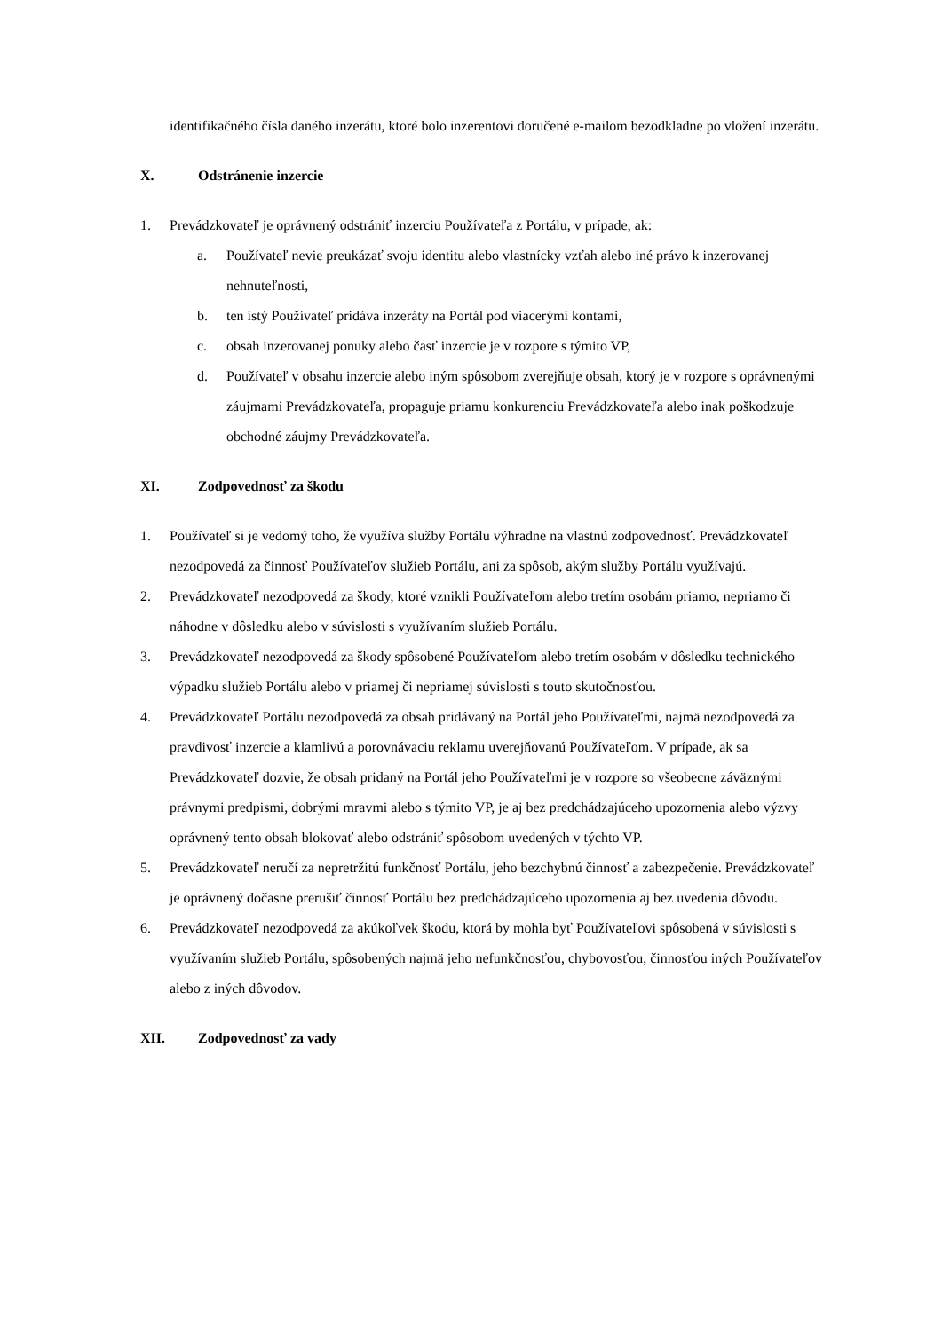identifikačného čísla daného inzerátu, ktoré bolo inzerentovi doručené e-mailom bezodkladne po vložení inzerátu.
X. Odstránenie inzercie
1. Prevádzkovateľ je oprávnený odstrániť inzerciu Používateľa z Portálu, v prípade, ak:
a. Používateľ nevie preukázať svoju identitu alebo vlastnícky vzťah alebo iné právo k inzerovanej nehnuteľnosti,
b. ten istý Používateľ pridáva inzeráty na Portál pod viacerými kontami,
c. obsah inzerovanej ponuky alebo časť inzercie je v rozpore s týmito VP,
d. Používateľ v obsahu inzercie alebo iným spôsobom zverejňuje obsah, ktorý je v rozpore s oprávnenými záujmami Prevádzkovateľa, propaguje priamu konkurenciu Prevádzkovateľa alebo inak poškodzuje obchodné záujmy Prevádzkovateľa.
XI. Zodpovednosť za škodu
1. Používateľ si je vedomý toho, že využíva služby Portálu výhradne na vlastnú zodpovednosť. Prevádzkovateľ nezodpovedá za činnosť Používateľov služieb Portálu, ani za spôsob, akým služby Portálu využívajú.
2. Prevádzkovateľ nezodpovedá za škody, ktoré vznikli Používateľom alebo tretím osobám priamo, nepriamo či náhodne v dôsledku alebo v súvislosti s využívaním služieb Portálu.
3. Prevádzkovateľ nezodpovedá za škody spôsobené Používateľom alebo tretím osobám v dôsledku technického výpadku služieb Portálu alebo v priamej či nepriamej súvislosti s touto skutočnosťou.
4. Prevádzkovateľ Portálu nezodpovedá za obsah pridávaný na Portál jeho Používateľmi, najmä nezodpovedá za pravdivosť inzercie a klamlivú a porovnávaciu reklamu uverejňovanú Používateľom. V prípade, ak sa Prevádzkovateľ dozvie, že obsah pridaný na Portál jeho Používateľmi je v rozpore so všeobecne záväznými právnymi predpismi, dobrými mravmi alebo s týmito VP, je aj bez predchádzajúceho upozornenia alebo výzvy oprávnený tento obsah blokovať alebo odstrániť spôsobom uvedených v týchto VP.
5. Prevádzkovateľ neručí za nepretržitú funkčnosť Portálu, jeho bezchybnú činnosť a zabezpečenie. Prevádzkovateľ je oprávnený dočasne prerušiť činnosť Portálu bez predchádzajúceho upozornenia aj bez uvedenia dôvodu.
6. Prevádzkovateľ nezodpovedá za akúkoľvek škodu, ktorá by mohla byť Používateľovi spôsobená v súvislosti s využívaním služieb Portálu, spôsobených najmä jeho nefunkčnosťou, chybovosťou, činnosťou iných Používateľov alebo z iných dôvodov.
XII. Zodpovednosť za vady